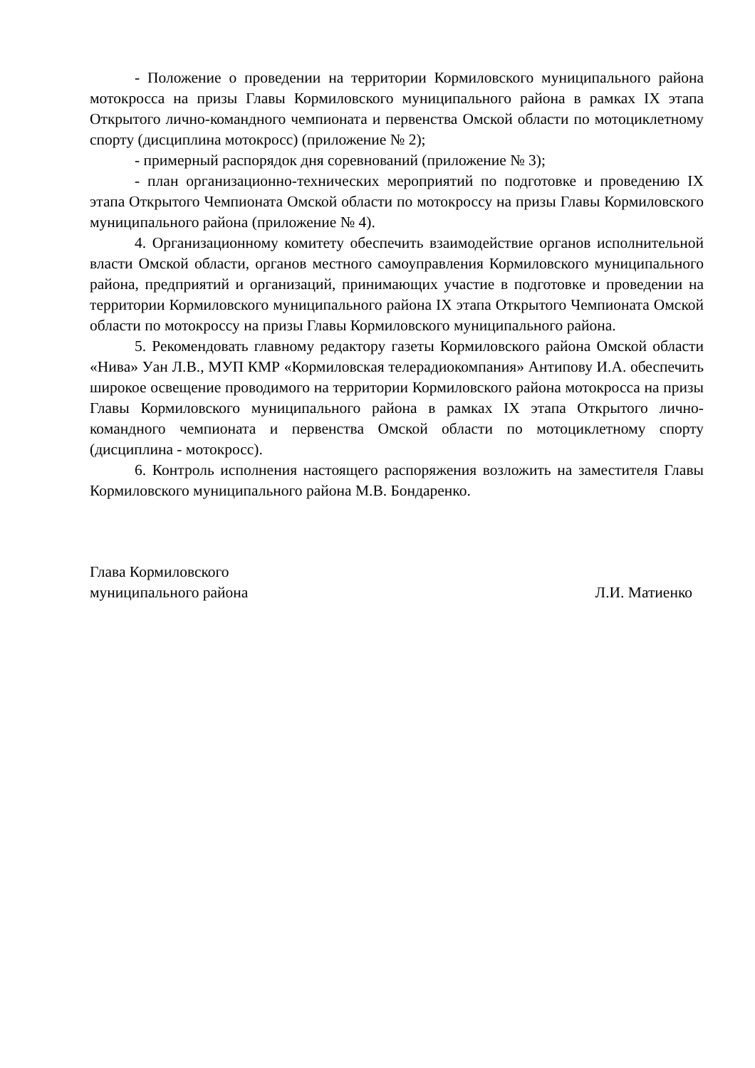- Положение о проведении на территории Кормиловского муниципального района мотокросса на призы Главы Кормиловского муниципального района в рамках IX этапа Открытого лично-командного чемпионата и первенства Омской области по мотоциклетному спорту (дисциплина мотокросс) (приложение № 2);
- примерный распорядок дня соревнований (приложение № 3);
- план организационно-технических мероприятий по подготовке и проведению IX этапа Открытого Чемпионата Омской области по мотокроссу на призы Главы Кормиловского муниципального района (приложение № 4).
4. Организационному комитету обеспечить взаимодействие органов исполнительной власти Омской области, органов местного самоуправления Кормиловского муниципального района, предприятий и организаций, принимающих участие в подготовке и проведении на территории Кормиловского муниципального района IX этапа Открытого Чемпионата Омской области по мотокроссу на призы Главы Кормиловского муниципального района.
5. Рекомендовать главному редактору газеты Кормиловского района Омской области «Нива» Уан Л.В., МУП КМР «Кормиловская телерадиокомпания» Антипову И.А. обеспечить широкое освещение проводимого на территории Кормиловского района мотокросса на призы Главы Кормиловского муниципального района в рамках IX этапа Открытого лично-командного чемпионата и первенства Омской области по мотоциклетному спорту (дисциплина - мотокросс).
6. Контроль исполнения настоящего распоряжения возложить на заместителя Главы Кормиловского муниципального района М.В. Бондаренко.
Глава Кормиловского
муниципального района
Л.И. Матиенко